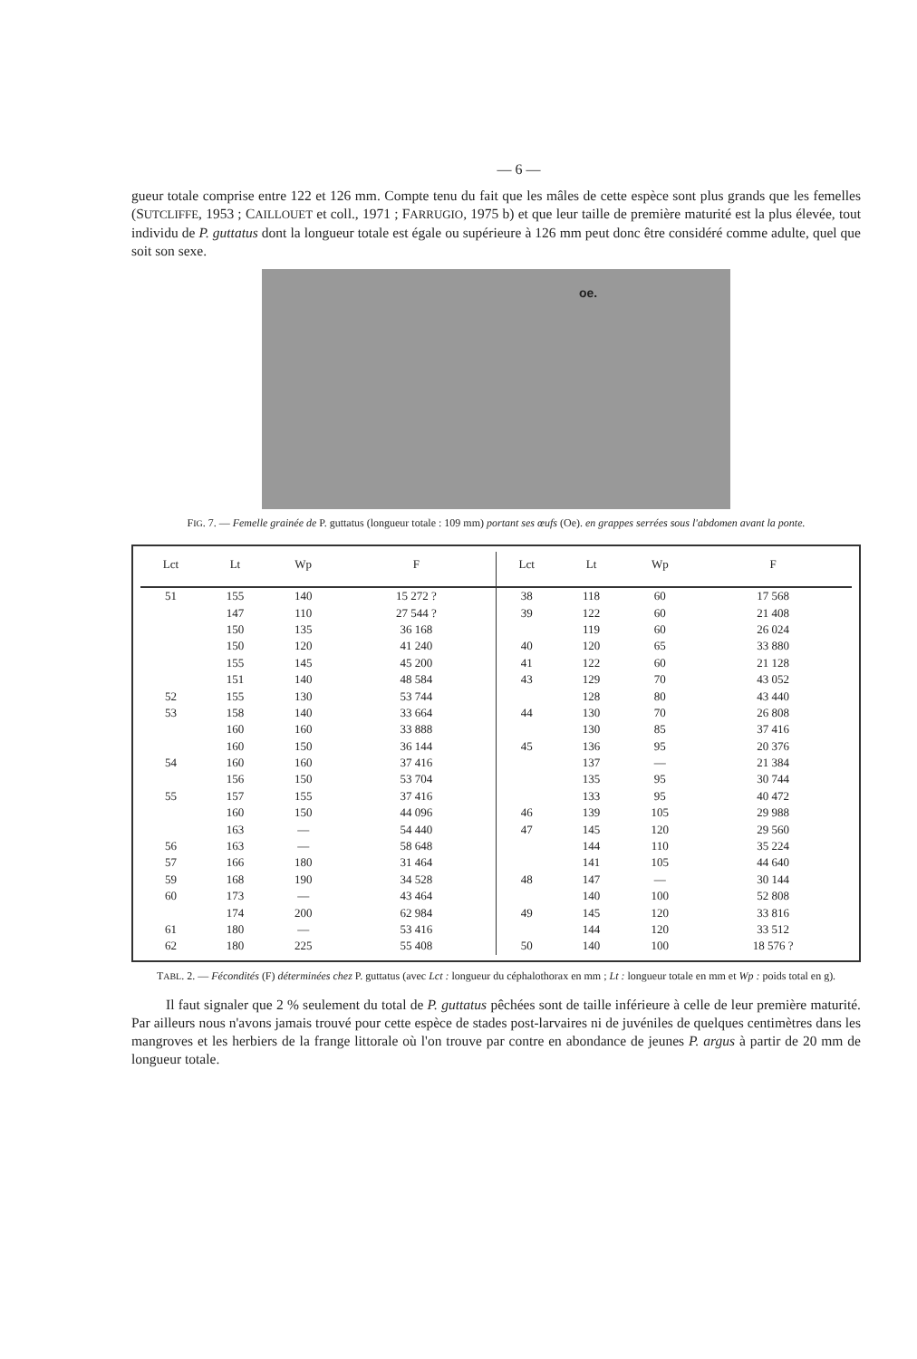— 6 —
gueur totale comprise entre 122 et 126 mm. Compte tenu du fait que les mâles de cette espèce sont plus grands que les femelles (SUTCLIFFE, 1953 ; CAILLOUET et coll., 1971 ; FARRUGIO, 1975 b) et que leur taille de première maturité est la plus élevée, tout individu de P. guttatus dont la longueur totale est égale ou supérieure à 126 mm peut donc être considéré comme adulte, quel que soit son sexe.
oe.
FIG. 7. — Femelle grainée de P. guttatus (longueur totale : 109 mm) portant ses œufs (Oe). en grappes serrées sous l'abdomen avant la ponte.
| Lct | Lt | Wp | F |
| --- | --- | --- | --- |
| 51 | 155 | 140 | 15 272 ? |
| | 147 | 110 | 27 544 ? |
| | 150 | 135 | 36 168 |
| | 150 | 120 | 41 240 |
| | 155 | 145 | 45 200 |
| | 151 | 140 | 48 584 |
| 52 | 155 | 130 | 53 744 |
| 53 | 158 | 140 | 33 664 |
| | 160 | 160 | 33 888 |
| | 160 | 150 | 36 144 |
| 54 | 160 | 160 | 37 416 |
| | 156 | 150 | 53 704 |
| 55 | 157 | 155 | 37 416 |
| | 160 | 150 | 44 096 |
| | 163 | — | 54 440 |
| 56 | 163 | — | 58 648 |
| 57 | 166 | 180 | 31 464 |
| 59 | 168 | 190 | 34 528 |
| 60 | 173 | — | 43 464 |
| | 174 | 200 | 62 984 |
| 61 | 180 | — | 53 416 |
| 62 | 180 | 225 | 55 408 |
| Lct | Lt | Wp | F |
| --- | --- | --- | --- |
| 38 | 118 | 60 | 17 568 |
| 39 | 122 | 60 | 21 408 |
| | 119 | 60 | 26 024 |
| 40 | 120 | 65 | 33 880 |
| 41 | 122 | 60 | 21 128 |
| 43 | 129 | 70 | 43 052 |
| | 128 | 80 | 43 440 |
| 44 | 130 | 70 | 26 808 |
| | 130 | 85 | 37 416 |
| 45 | 136 | 95 | 20 376 |
| | 137 | — | 21 384 |
| | 135 | 95 | 30 744 |
| | 133 | 95 | 40 472 |
| 46 | 139 | 105 | 29 988 |
| 47 | 145 | 120 | 29 560 |
| | 144 | 110 | 35 224 |
| | 141 | 105 | 44 640 |
| 48 | 147 | — | 30 144 |
| | 140 | 100 | 52 808 |
| 49 | 145 | 120 | 33 816 |
| | 144 | 120 | 33 512 |
| 50 | 140 | 100 | 18 576 ? |
TABL. 2. — Fécondités (F) déterminées chez P. guttatus (avec Lct : longueur du céphalothorax en mm ; Lt : longueur totale en mm et Wp : poids total en g).
Il faut signaler que 2 % seulement du total de P. guttatus pêchées sont de taille inférieure à celle de leur première maturité. Par ailleurs nous n'avons jamais trouvé pour cette espèce de stades post-larvaires ni de juvéniles de quelques centimètres dans les mangroves et les herbiers de la frange littorale où l'on trouve par contre en abondance de jeunes P. argus à partir de 20 mm de longueur totale.